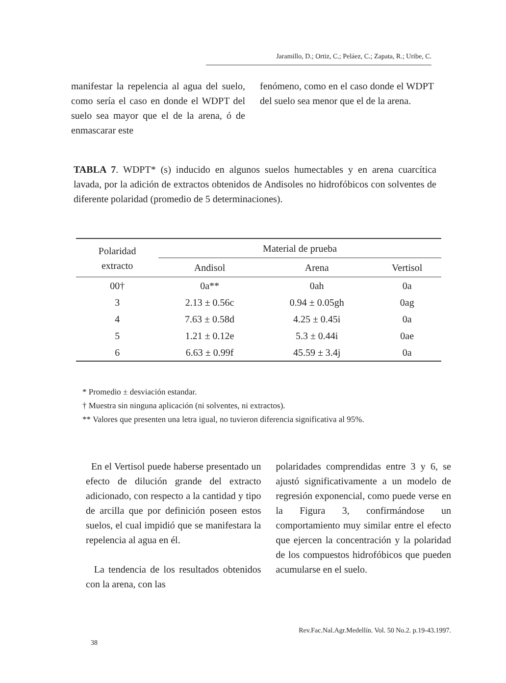Jaramillo, D.; Ortiz, C.; Peláez, C.; Zapata, R.; Uribe, C.
manifestar la repelencia al agua del suelo, como sería el caso en donde el WDPT del suelo sea mayor que el de la arena, ó de enmascarar este
fenómeno, como en el caso donde el WDPT del suelo sea menor que el de la arena.
TABLA 7. WDPT* (s) inducido en algunos suelos humectables y en arena cuarcítica lavada, por la adición de extractos obtenidos de Andisoles no hidrofóbicos con solventes de diferente polaridad (promedio de 5 determinaciones).
| Polaridad extracto | Material de prueba | | |
| --- | --- | --- | --- |
| | Andisol | Arena | Vertisol |
| 00† | 0a** | 0ah | 0a |
| 3 | 2.13 ± 0.56c | 0.94 ± 0.05gh | 0ag |
| 4 | 7.63 ± 0.58d | 4.25 ± 0.45i | 0a |
| 5 | 1.21 ± 0.12e | 5.3 ± 0.44i | 0ae |
| 6 | 6.63 ± 0.99f | 45.59 ± 3.4j | 0a |
* Promedio ± desviación estandar.
† Muestra sin ninguna aplicación (ni solventes, ni extractos).
** Valores que presenten una letra igual, no tuvieron diferencia significativa al 95%.
En el Vertisol puede haberse presentado un efecto de dilución grande del extracto adicionado, con respecto a la cantidad y tipo de arcilla que por definición poseen estos suelos, el cual impidió que se manifestara la repelencia al agua en él.
La tendencia de los resultados obtenidos con la arena, con las
polaridades comprendidas entre 3 y 6, se ajustó significativamente a un modelo de regresión exponencial, como puede verse en la Figura 3, confirmándose un comportamiento muy similar entre el efecto que ejercen la concentración y la polaridad de los compuestos hidrofóbicos que pueden acumularse en el suelo.
38 Rev.Fac.Nal.Agr.Medellín. Vol. 50 No.2. p.19-43.1997.